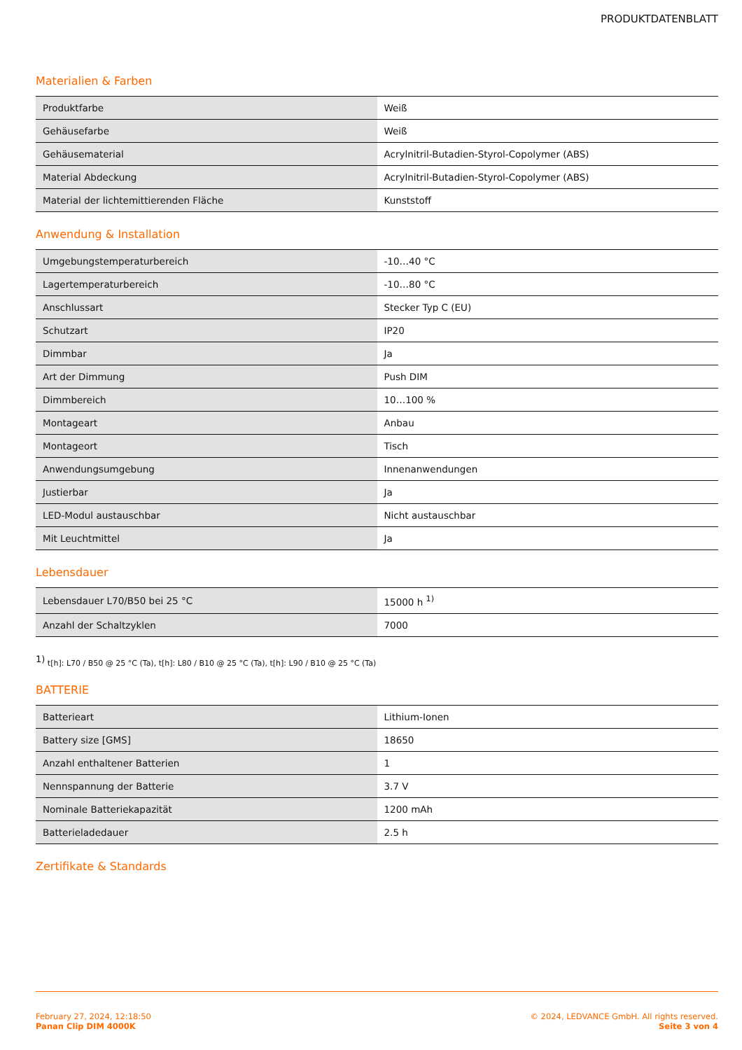PRODUKTDATENBLATT
Materialien & Farben
| Produktfarbe | Weiß |
| Gehäusefarbe | Weiß |
| Gehäusematerial | Acrylnitril-Butadien-Styrol-Copolymer (ABS) |
| Material Abdeckung | Acrylnitril-Butadien-Styrol-Copolymer (ABS) |
| Material der lichtemittierenden Fläche | Kunststoff |
Anwendung & Installation
| Umgebungstemperaturbereich | -10…40 °C |
| Lagertemperaturbereich | -10…80 °C |
| Anschlussart | Stecker Typ C (EU) |
| Schutzart | IP20 |
| Dimmbar | Ja |
| Art der Dimmung | Push DIM |
| Dimmbereich | 10…100 % |
| Montageart | Anbau |
| Montageort | Tisch |
| Anwendungsumgebung | Innenanwendungen |
| Justierbar | Ja |
| LED-Modul austauschbar | Nicht austauschbar |
| Mit Leuchtmittel | Ja |
Lebensdauer
| Lebensdauer L70/B50 bei 25 °C | 15000 h <sup>1)</sup> |
| Anzahl der Schaltzyklen | 7000 |
<sup>1)</sup> t[h]: L70 / B50 @ 25 °C (Ta), t[h]: L80 / B10 @ 25 °C (Ta), t[h]: L90 / B10 @ 25 °C (Ta)
BATTERIE
| Batterieart | Lithium-Ionen |
| Battery size [GMS] | 18650 |
| Anzahl enthaltener Batterien | 1 |
| Nennspannung der Batterie | 3.7 V |
| Nominale Batteriekapazität | 1200 mAh |
| Batterieladedauer | 2.5 h |
Zertifikate & Standards
February 27, 2024, 12:18:50
Panan Clip DIM 4000K
© 2024, LEDVANCE GmbH. All rights reserved.
Seite 3 von 4